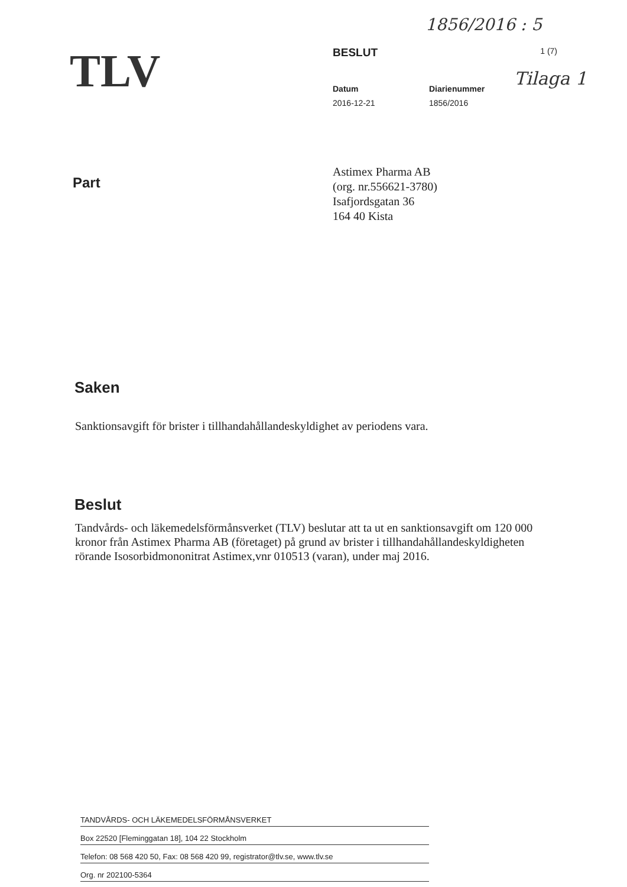1856/2016 : 5
Tilaga 1
TLV
BESLUT 1 (7)
Datum
2016-12-21
Diarienummer
1856/2016
Part
Astimex Pharma AB
(org. nr.556621-3780)
Isafjordsgatan 36
164 40 Kista
Saken
Sanktionsavgift för brister i tillhandahållandeskyldighet av periodens vara.
Beslut
Tandvårds- och läkemedelsförmånsverket (TLV) beslutar att ta ut en sanktionsavgift om 120 000 kronor från Astimex Pharma AB (företaget) på grund av brister i tillhandahållandeskyldigheten rörande Isosorbidmononitrat Astimex,vnr 010513 (varan), under maj 2016.
TANDVÅRDS- OCH LÄKEMEDELSFÖRMÅNSVERKET
Box 22520 [Fleminggatan 18], 104 22 Stockholm
Telefon: 08 568 420 50, Fax: 08 568 420 99, registrator@tlv.se, www.tlv.se
Org. nr 202100-5364